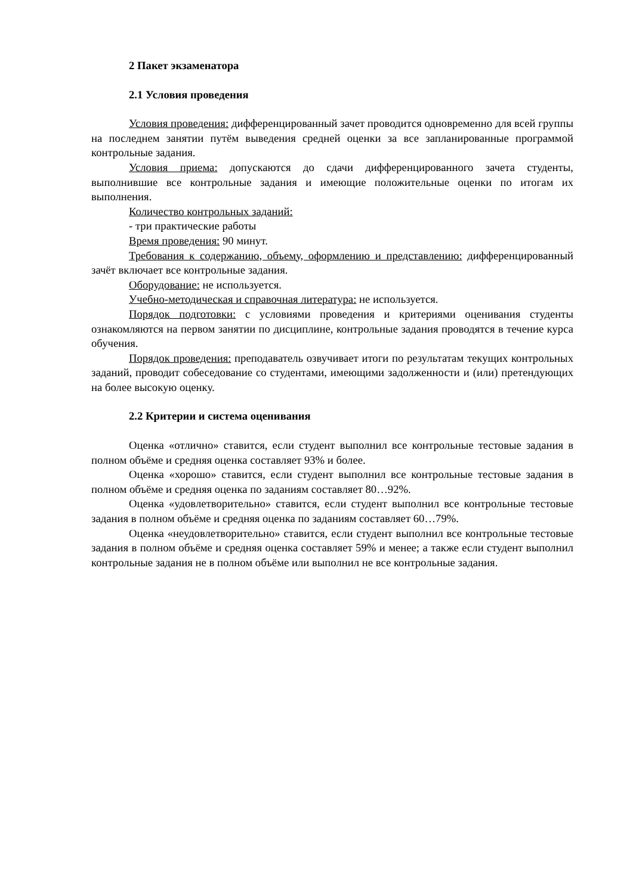2 Пакет экзаменатора
2.1 Условия проведения
Условия проведения: дифференцированный зачет проводится одновременно для всей группы на последнем занятии путём выведения средней оценки за все запланированные программой контрольные задания.
Условия приема: допускаются до сдачи дифференцированного зачета студенты, выполнившие все контрольные задания и имеющие положительные оценки по итогам их выполнения.
Количество контрольных заданий:
- три практические работы
Время проведения: 90 минут.
Требования к содержанию, объему, оформлению и представлению: дифференцированный зачёт включает все контрольные задания.
Оборудование: не используется.
Учебно-методическая и справочная литература: не используется.
Порядок подготовки: с условиями проведения и критериями оценивания студенты ознакомляются на первом занятии по дисциплине, контрольные задания проводятся в течение курса обучения.
Порядок проведения: преподаватель озвучивает итоги по результатам текущих контрольных заданий, проводит собеседование со студентами, имеющими задолженности и (или) претендующих на более высокую оценку.
2.2 Критерии и система оценивания
Оценка «отлично» ставится, если студент выполнил все контрольные тестовые задания в полном объёме и средняя оценка составляет 93% и более.
Оценка «хорошо» ставится, если студент выполнил все контрольные тестовые задания в полном объёме и средняя оценка по заданиям составляет 80…92%.
Оценка «удовлетворительно» ставится, если студент выполнил все контрольные тестовые задания в полном объёме и средняя оценка по заданиям составляет 60…79%.
Оценка «неудовлетворительно» ставится, если студент выполнил все контрольные тестовые задания в полном объёме и средняя оценка составляет 59% и менее; а также если студент выполнил контрольные задания не в полном объёме или выполнил не все контрольные задания.